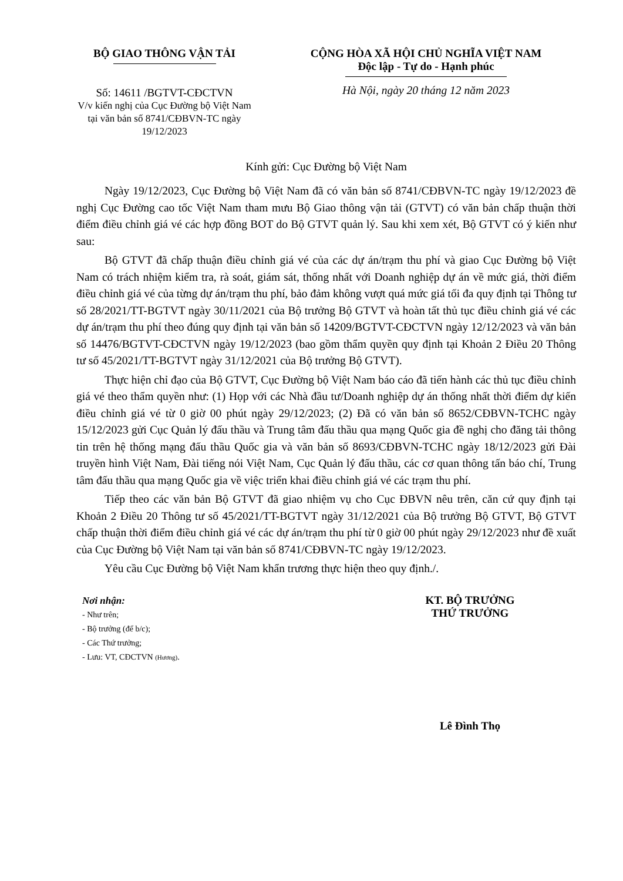BỘ GIAO THÔNG VẬN TẢI
Số: 14611 /BGTVT-CĐCTVN
V/v kiến nghị của Cục Đường bộ Việt Nam tại văn bản số 8741/CĐBVN-TC ngày 19/12/2023
CỘNG HÒA XÃ HỘI CHỦ NGHĨA VIỆT NAM
Độc lập - Tự do - Hạnh phúc
Hà Nội, ngày 20 tháng 12 năm 2023
Kính gửi: Cục Đường bộ Việt Nam
Ngày 19/12/2023, Cục Đường bộ Việt Nam đã có văn bản số 8741/CĐBVN-TC ngày 19/12/2023 đề nghị Cục Đường cao tốc Việt Nam tham mưu Bộ Giao thông vận tải (GTVT) có văn bản chấp thuận thời điểm điều chỉnh giá vé các hợp đồng BOT do Bộ GTVT quản lý. Sau khi xem xét, Bộ GTVT có ý kiến như sau:
Bộ GTVT đã chấp thuận điều chỉnh giá vé của các dự án/trạm thu phí và giao Cục Đường bộ Việt Nam có trách nhiệm kiểm tra, rà soát, giám sát, thống nhất với Doanh nghiệp dự án về mức giá, thời điểm điều chỉnh giá vé của từng dự án/trạm thu phí, bảo đảm không vượt quá mức giá tối đa quy định tại Thông tư số 28/2021/TT-BGTVT ngày 30/11/2021 của Bộ trưởng Bộ GTVT và hoàn tất thủ tục điều chỉnh giá vé các dự án/trạm thu phí theo đúng quy định tại văn bản số 14209/BGTVT-CĐCTVN ngày 12/12/2023 và văn bản số 14476/BGTVT-CĐCTVN ngày 19/12/2023 (bao gồm thẩm quyền quy định tại Khoản 2 Điều 20 Thông tư số 45/2021/TT-BGTVT ngày 31/12/2021 của Bộ trưởng Bộ GTVT).
Thực hiện chỉ đạo của Bộ GTVT, Cục Đường bộ Việt Nam báo cáo đã tiến hành các thủ tục điều chỉnh giá vé theo thẩm quyền như: (1) Họp với các Nhà đầu tư/Doanh nghiệp dự án thống nhất thời điểm dự kiến điều chỉnh giá vé từ 0 giờ 00 phút ngày 29/12/2023; (2) Đã có văn bản số 8652/CĐBVN-TCHC ngày 15/12/2023 gửi Cục Quản lý đấu thầu và Trung tâm đấu thầu qua mạng Quốc gia đề nghị cho đăng tải thông tin trên hệ thống mạng đấu thầu Quốc gia và văn bản số 8693/CĐBVN-TCHC ngày 18/12/2023 gửi Đài truyền hình Việt Nam, Đài tiếng nói Việt Nam, Cục Quản lý đấu thầu, các cơ quan thông tấn báo chí, Trung tâm đấu thầu qua mạng Quốc gia về việc triển khai điều chỉnh giá vé các trạm thu phí.
Tiếp theo các văn bản Bộ GTVT đã giao nhiệm vụ cho Cục ĐBVN nêu trên, căn cứ quy định tại Khoản 2 Điều 20 Thông tư số 45/2021/TT-BGTVT ngày 31/12/2021 của Bộ trưởng Bộ GTVT, Bộ GTVT chấp thuận thời điểm điều chỉnh giá vé các dự án/trạm thu phí từ 0 giờ 00 phút ngày 29/12/2023 như đề xuất của Cục Đường bộ Việt Nam tại văn bản số 8741/CĐBVN-TC ngày 19/12/2023.
Yêu cầu Cục Đường bộ Việt Nam khẩn trương thực hiện theo quy định./.
Nơi nhận:
- Như trên;
- Bộ trưởng (để b/c);
- Các Thứ trưởng;
- Lưu: VT, CĐCTVN (Hương).
KT. BỘ TRƯỞNG
THỨ TRƯỞNG
Lê Đình Thọ